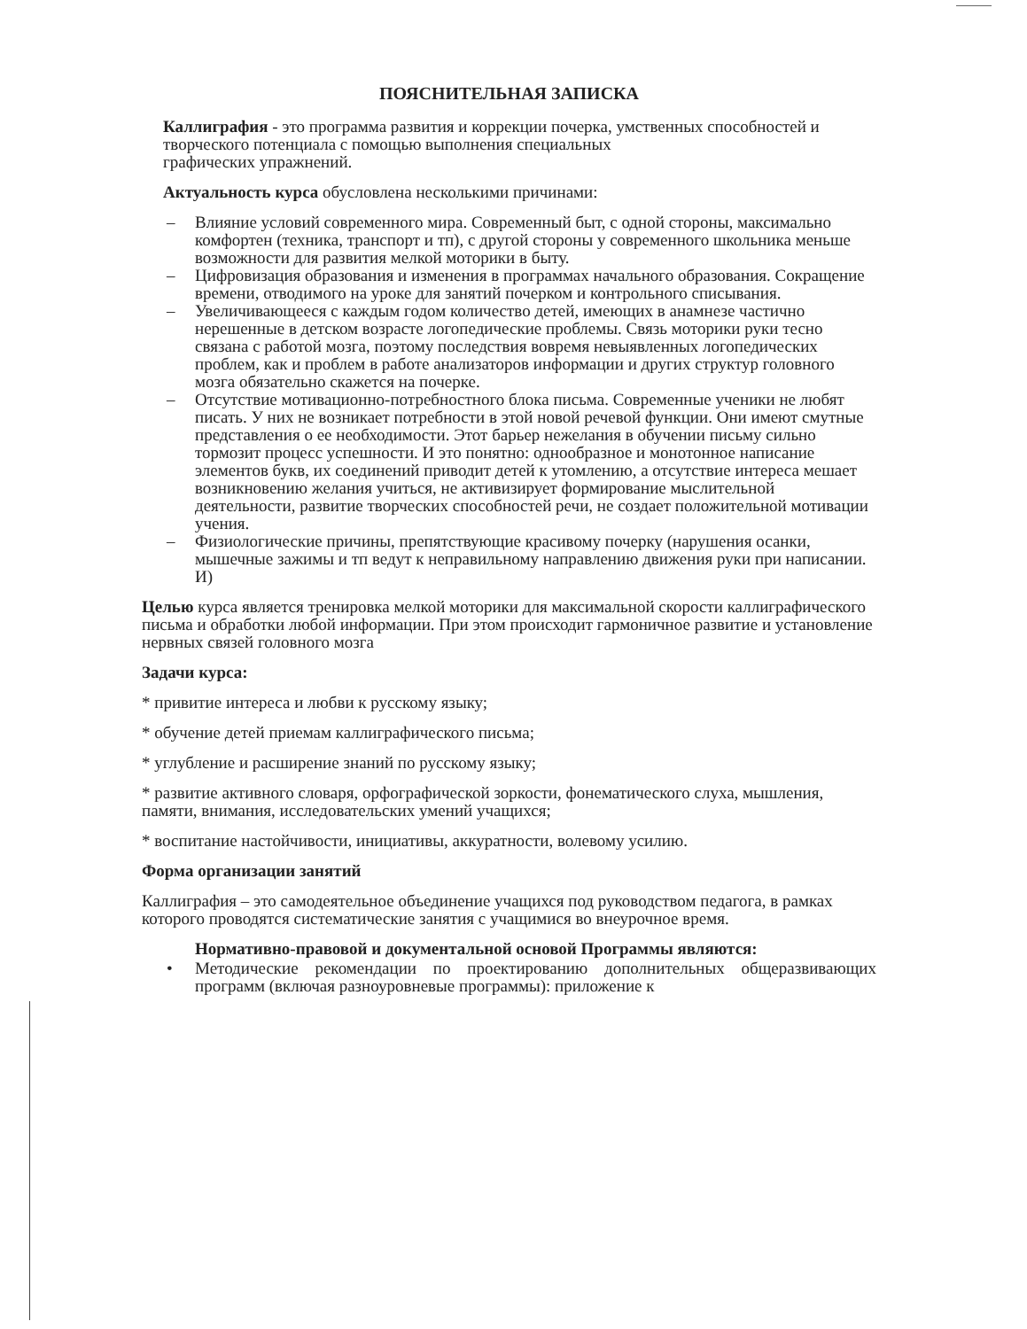ПОЯСНИТЕЛЬНАЯ ЗАПИСКА
Каллиграфия - это программа развития и коррекции почерка, умственных способностей и творческого потенциала с помощью выполнения специальных
графических упражнений.
Актуальность курса обусловлена несколькими причинами:
– Влияние условий современного мира. Современный быт, с одной стороны, максимально комфортен (техника, транспорт и тп), с другой стороны у современного школьника меньше возможности для развития мелкой моторики в быту.
– Цифровизация образования и изменения в программах начального образования. Сокращение времени, отводимого на уроке для занятий почерком и контрольного списывания.
– Увеличивающееся с каждым годом количество детей, имеющих в анамнезе частично нерешенные в детском возрасте логопедические проблемы. Связь моторики руки тесно связана с работой мозга, поэтому последствия вовремя невыявленных логопедических проблем, как и проблем в работе анализаторов информации и других структур головного мозга обязательно скажется на почерке.
– Отсутствие мотивационно-потребностного блока письма. Современные ученики не любят писать. У них не возникает потребности в этой новой речевой функции. Они имеют смутные представления о ее необходимости. Этот барьер нежелания в обучении письму сильно тормозит процесс успешности. И это понятно: однообразное и монотонное написание элементов букв, их соединений приводит детей к утомлению, а отсутствие интереса мешает возникновению желания учиться, не активизирует формирование мыслительной деятельности, развитие творческих способностей речи, не создает положительной мотивации учения.
– Физиологические причины, препятствующие красивому почерку (нарушения осанки, мышечные зажимы и тп ведут к неправильному направлению движения руки при написании. И)
Целью курса является тренировка мелкой моторики для максимальной скорости каллиграфического письма и обработки любой информации. При этом происходит гармоничное развитие и установление нервных связей головного мозга
Задачи курса:
* привитие интереса и любви к русскому языку;
* обучение детей приемам каллиграфического письма;
* углубление и расширение знаний по русскому языку;
* развитие активного словаря, орфографической зоркости, фонематического слуха, мышления, памяти, внимания, исследовательских умений учащихся;
* воспитание настойчивости, инициативы, аккуратности, волевому усилию.
Форма организации занятий
Каллиграфия – это самодеятельное объединение учащихся под руководством педагога, в рамках которого проводятся систематические занятия с учащимися во внеурочное время.
Нормативно-правовой и документальной основой Программы являются:
• Методические рекомендации по проектированию дополнительных общеразвивающих программ (включая разноуровневые программы): приложение к